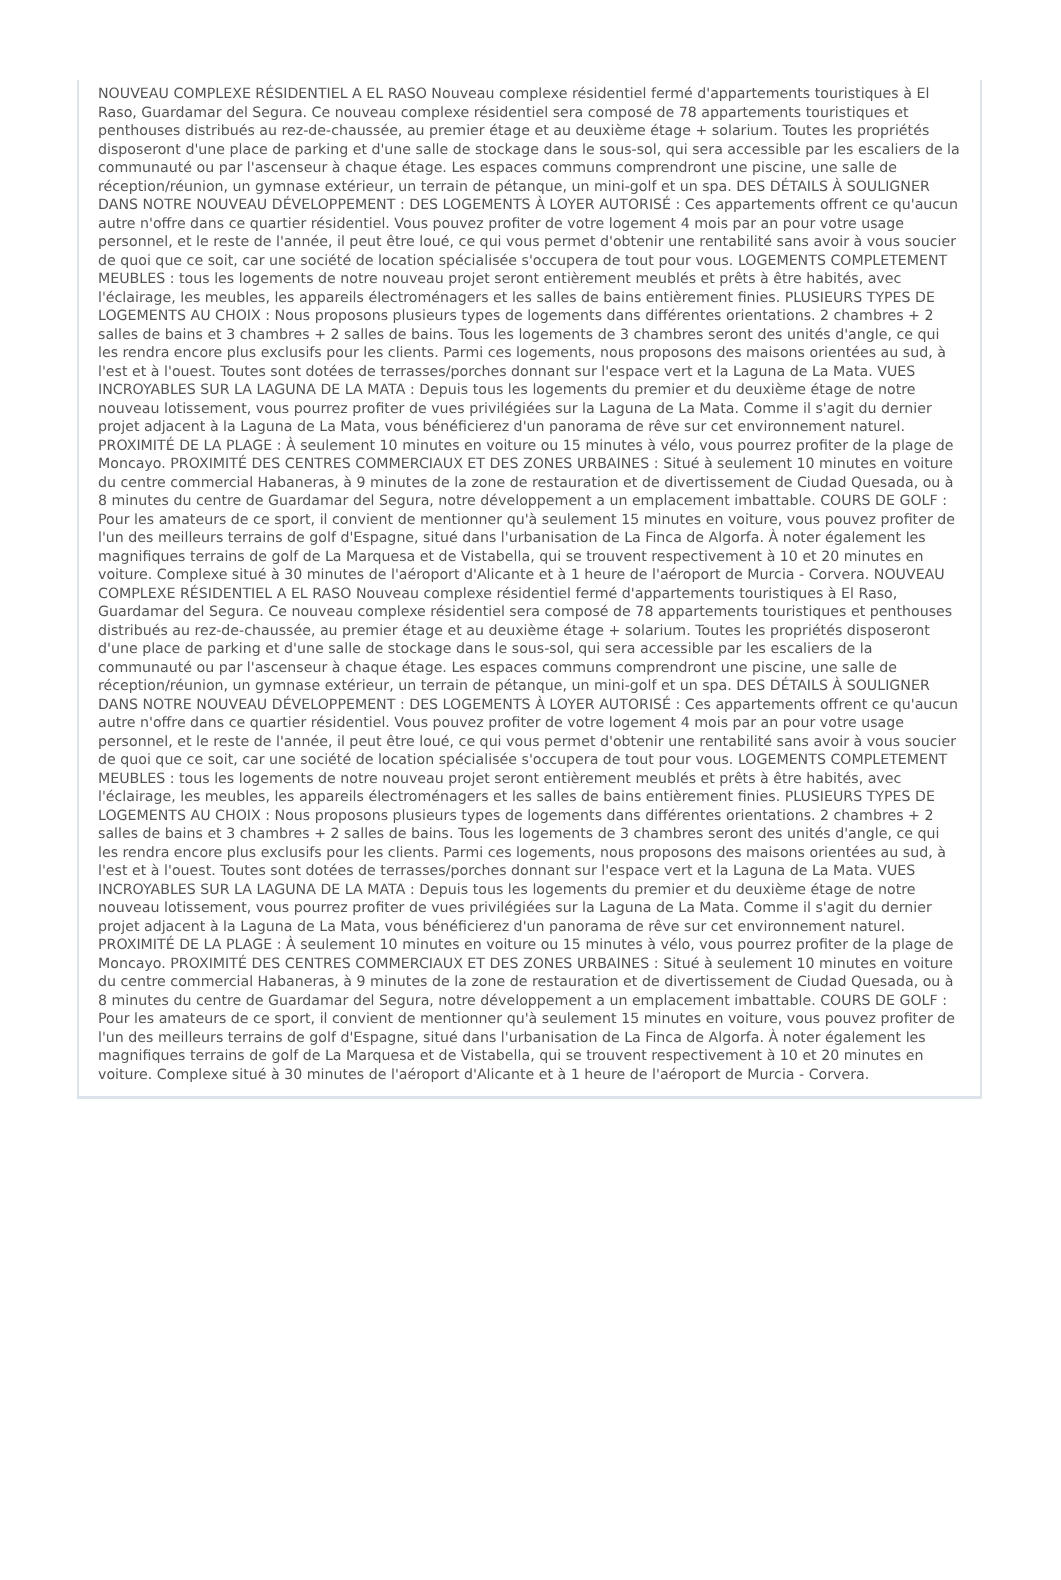NOUVEAU COMPLEXE RÉSIDENTIEL A EL RASO Nouveau complexe résidentiel fermé d'appartements touristiques à El Raso, Guardamar del Segura. Ce nouveau complexe résidentiel sera composé de 78 appartements touristiques et penthouses distribués au rez-de-chaussée, au premier étage et au deuxième étage + solarium. Toutes les propriétés disposeront d'une place de parking et d'une salle de stockage dans le sous-sol, qui sera accessible par les escaliers de la communauté ou par l'ascenseur à chaque étage. Les espaces communs comprendront une piscine, une salle de réception/réunion, un gymnase extérieur, un terrain de pétanque, un mini-golf et un spa. DES DÉTAILS À SOULIGNER DANS NOTRE NOUVEAU DÉVELOPPEMENT : DES LOGEMENTS À LOYER AUTORISÉ : Ces appartements offrent ce qu'aucun autre n'offre dans ce quartier résidentiel. Vous pouvez profiter de votre logement 4 mois par an pour votre usage personnel, et le reste de l'année, il peut être loué, ce qui vous permet d'obtenir une rentabilité sans avoir à vous soucier de quoi que ce soit, car une société de location spécialisée s'occupera de tout pour vous. LOGEMENTS COMPLETEMENT MEUBLES : tous les logements de notre nouveau projet seront entièrement meublés et prêts à être habités, avec l'éclairage, les meubles, les appareils électroménagers et les salles de bains entièrement finies. PLUSIEURS TYPES DE LOGEMENTS AU CHOIX : Nous proposons plusieurs types de logements dans différentes orientations. 2 chambres + 2 salles de bains et 3 chambres + 2 salles de bains. Tous les logements de 3 chambres seront des unités d'angle, ce qui les rendra encore plus exclusifs pour les clients. Parmi ces logements, nous proposons des maisons orientées au sud, à l'est et à l'ouest. Toutes sont dotées de terrasses/porches donnant sur l'espace vert et la Laguna de La Mata. VUES INCROYABLES SUR LA LAGUNA DE LA MATA : Depuis tous les logements du premier et du deuxième étage de notre nouveau lotissement, vous pourrez profiter de vues privilégiées sur la Laguna de La Mata. Comme il s'agit du dernier projet adjacent à la Laguna de La Mata, vous bénéficierez d'un panorama de rêve sur cet environnement naturel. PROXIMITÉ DE LA PLAGE : À seulement 10 minutes en voiture ou 15 minutes à vélo, vous pourrez profiter de la plage de Moncayo. PROXIMITÉ DES CENTRES COMMERCIAUX ET DES ZONES URBAINES : Situé à seulement 10 minutes en voiture du centre commercial Habaneras, à 9 minutes de la zone de restauration et de divertissement de Ciudad Quesada, ou à 8 minutes du centre de Guardamar del Segura, notre développement a un emplacement imbattable. COURS DE GOLF : Pour les amateurs de ce sport, il convient de mentionner qu'à seulement 15 minutes en voiture, vous pouvez profiter de l'un des meilleurs terrains de golf d'Espagne, situé dans l'urbanisation de La Finca de Algorfa. À noter également les magnifiques terrains de golf de La Marquesa et de Vistabella, qui se trouvent respectivement à 10 et 20 minutes en voiture. Complexe situé à 30 minutes de l'aéroport d'Alicante et à 1 heure de l'aéroport de Murcia - Corvera. NOUVEAU COMPLEXE RÉSIDENTIEL A EL RASO Nouveau complexe résidentiel fermé d'appartements touristiques à El Raso, Guardamar del Segura. Ce nouveau complexe résidentiel sera composé de 78 appartements touristiques et penthouses distribués au rez-de-chaussée, au premier étage et au deuxième étage + solarium. Toutes les propriétés disposeront d'une place de parking et d'une salle de stockage dans le sous-sol, qui sera accessible par les escaliers de la communauté ou par l'ascenseur à chaque étage. Les espaces communs comprendront une piscine, une salle de réception/réunion, un gymnase extérieur, un terrain de pétanque, un mini-golf et un spa. DES DÉTAILS À SOULIGNER DANS NOTRE NOUVEAU DÉVELOPPEMENT : DES LOGEMENTS À LOYER AUTORISÉ : Ces appartements offrent ce qu'aucun autre n'offre dans ce quartier résidentiel. Vous pouvez profiter de votre logement 4 mois par an pour votre usage personnel, et le reste de l'année, il peut être loué, ce qui vous permet d'obtenir une rentabilité sans avoir à vous soucier de quoi que ce soit, car une société de location spécialisée s'occupera de tout pour vous. LOGEMENTS COMPLETEMENT MEUBLES : tous les logements de notre nouveau projet seront entièrement meublés et prêts à être habités, avec l'éclairage, les meubles, les appareils électroménagers et les salles de bains entièrement finies. PLUSIEURS TYPES DE LOGEMENTS AU CHOIX : Nous proposons plusieurs types de logements dans différentes orientations. 2 chambres + 2 salles de bains et 3 chambres + 2 salles de bains. Tous les logements de 3 chambres seront des unités d'angle, ce qui les rendra encore plus exclusifs pour les clients. Parmi ces logements, nous proposons des maisons orientées au sud, à l'est et à l'ouest. Toutes sont dotées de terrasses/porches donnant sur l'espace vert et la Laguna de La Mata. VUES INCROYABLES SUR LA LAGUNA DE LA MATA : Depuis tous les logements du premier et du deuxième étage de notre nouveau lotissement, vous pourrez profiter de vues privilégiées sur la Laguna de La Mata. Comme il s'agit du dernier projet adjacent à la Laguna de La Mata, vous bénéficierez d'un panorama de rêve sur cet environnement naturel. PROXIMITÉ DE LA PLAGE : À seulement 10 minutes en voiture ou 15 minutes à vélo, vous pourrez profiter de la plage de Moncayo. PROXIMITÉ DES CENTRES COMMERCIAUX ET DES ZONES URBAINES : Situé à seulement 10 minutes en voiture du centre commercial Habaneras, à 9 minutes de la zone de restauration et de divertissement de Ciudad Quesada, ou à 8 minutes du centre de Guardamar del Segura, notre développement a un emplacement imbattable. COURS DE GOLF : Pour les amateurs de ce sport, il convient de mentionner qu'à seulement 15 minutes en voiture, vous pouvez profiter de l'un des meilleurs terrains de golf d'Espagne, situé dans l'urbanisation de La Finca de Algorfa. À noter également les magnifiques terrains de golf de La Marquesa et de Vistabella, qui se trouvent respectivement à 10 et 20 minutes en voiture. Complexe situé à 30 minutes de l'aéroport d'Alicante et à 1 heure de l'aéroport de Murcia - Corvera.